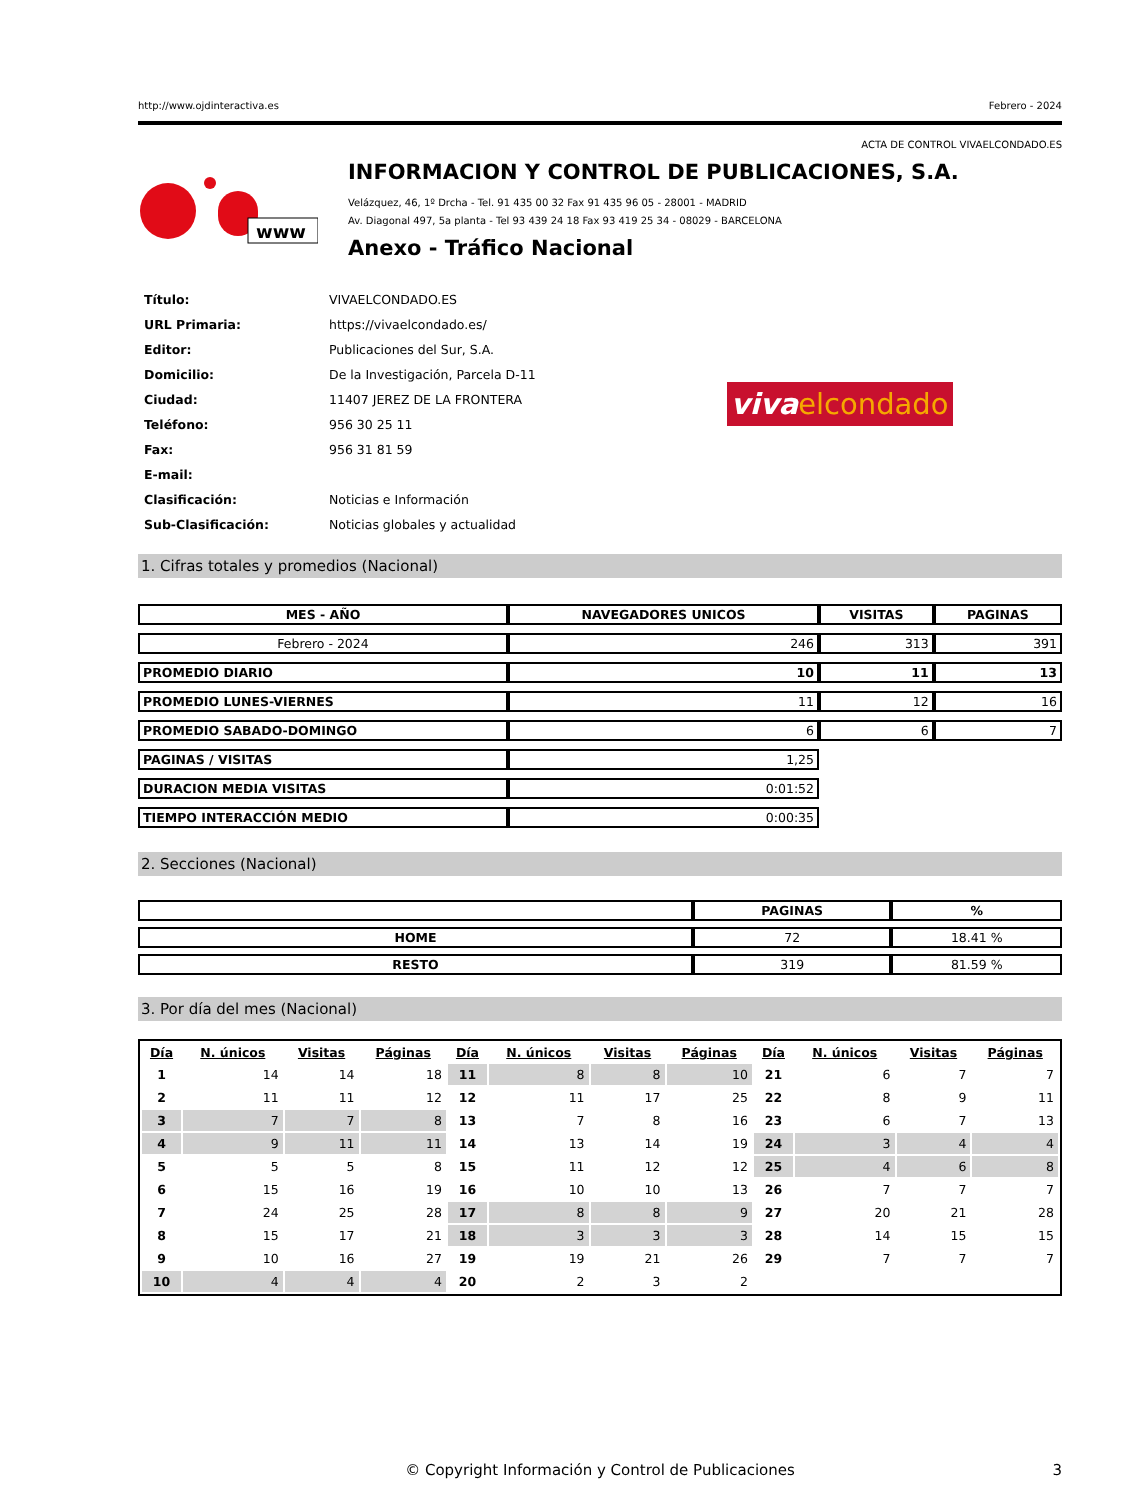http://www.ojdinteractiva.es Febrero - 2024
ACTA DE CONTROL VIVAELCONDADO.ES
www
INFORMACION Y CONTROL DE PUBLICACIONES, S.A.
Velázquez, 46, 1º Drcha - Tel. 91 435 00 32 Fax 91 435 96 05 - 28001 - MADRID
Av. Diagonal 497, 5a planta - Tel 93 439 24 18 Fax 93 419 25 34 - 08029 - BARCELONA
Anexo - Tráfico Nacional
| Título: | VIVAELCONDADO.ES |
| URL Primaria: | https://vivaelcondado.es/ |
| Editor: | Publicaciones del Sur, S.A. |
| Domicilio: | De la Investigación, Parcela D-11 |
| Ciudad: | 11407 JEREZ DE LA FRONTERA |
| Teléfono: | 956 30 25 11 |
| Fax: | 956 31 81 59 |
| E-mail: | |
| Clasificación: | Noticias e Información |
| Sub-Clasificación: | Noticias globales y actualidad |
viva elcondado
1. Cifras totales y promedios (Nacional)
| MES - AÑO | NAVEGADORES UNICOS | VISITAS | PAGINAS |
| --- | --- | --- | --- |
| Febrero - 2024 | 246 | 313 | 391 |
| PROMEDIO DIARIO | 10 | 11 | 13 |
| PROMEDIO LUNES-VIERNES | 11 | 12 | 16 |
| PROMEDIO SABADO-DOMINGO | 6 | 6 | 7 |
| PAGINAS / VISITAS | 1,25 | | |
| DURACION MEDIA VISITAS | 0:01:52 | | |
| TIEMPO INTERACCIÓN MEDIO | 0:00:35 | | |
2. Secciones (Nacional)
| | PAGINAS | % |
| --- | --- | --- |
| HOME | 72 | 18.41 % |
| RESTO | 319 | 81.59 % |
3. Por día del mes (Nacional)
| Día | N. únicos | Visitas | Páginas | Día | N. únicos | Visitas | Páginas | Día | N. únicos | Visitas | Páginas |
| --- | --- | --- | --- | --- | --- | --- | --- | --- | --- | --- | --- |
| 1 | 14 | 14 | 18 | 11 | 8 | 8 | 10 | 21 | 6 | 7 | 7 |
| 2 | 11 | 11 | 12 | 12 | 11 | 17 | 25 | 22 | 8 | 9 | 11 |
| 3 | 7 | 7 | 8 | 13 | 7 | 8 | 16 | 23 | 6 | 7 | 13 |
| 4 | 9 | 11 | 11 | 14 | 13 | 14 | 19 | 24 | 3 | 4 | 4 |
| 5 | 5 | 5 | 8 | 15 | 11 | 12 | 12 | 25 | 4 | 6 | 8 |
| 6 | 15 | 16 | 19 | 16 | 10 | 10 | 13 | 26 | 7 | 7 | 7 |
| 7 | 24 | 25 | 28 | 17 | 8 | 8 | 9 | 27 | 20 | 21 | 28 |
| 8 | 15 | 17 | 21 | 18 | 3 | 3 | 3 | 28 | 14 | 15 | 15 |
| 9 | 10 | 16 | 27 | 19 | 19 | 21 | 26 | 29 | 7 | 7 | 7 |
| 10 | 4 | 4 | 4 | 20 | 2 | 3 | 2 | | | | |
© Copyright Información y Control de Publicaciones 3